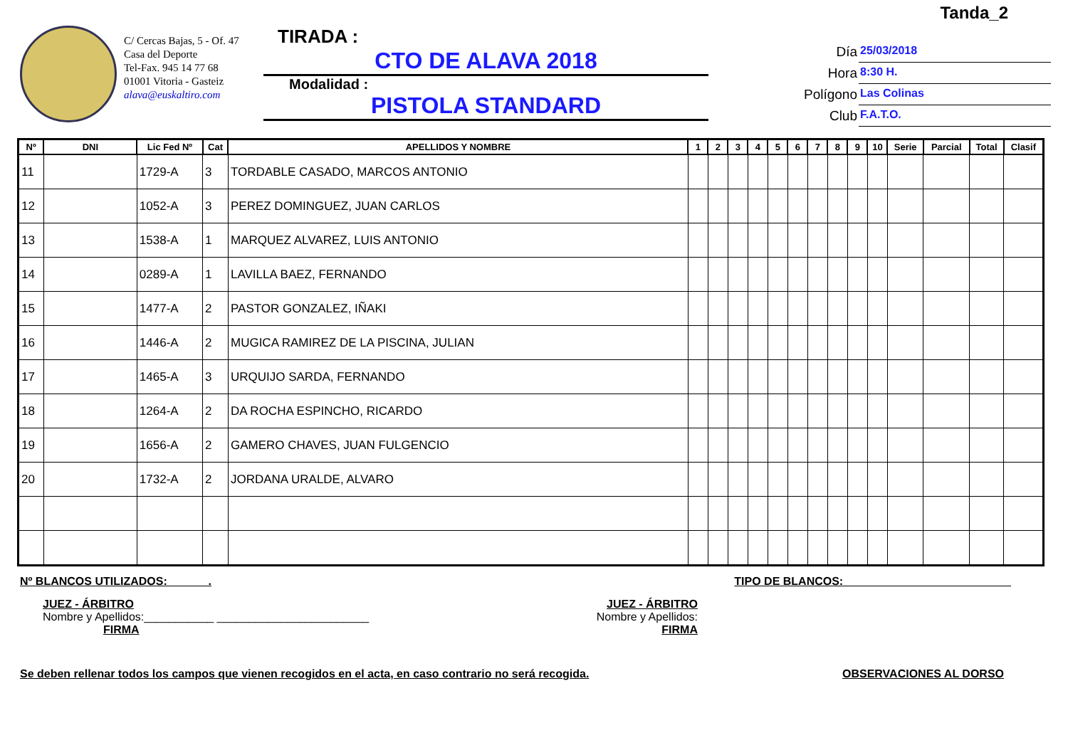C/ Cercas Bajas, 5 - Of. 47
Casa del Deporte
Tel-Fax. 945 14 77 68
01001 Vitoria - Gasteiz
alava@euskaltiro.com
TIRADA :
CTO DE ALAVA 2018
Modalidad :
PISTOLA STANDARD
Tanda_2
Día
25/03/2018
Hora
8:30 H.
Polígono
Las Colinas
Club
F.A.T.O.
| Nº | DNI | Lic Fed Nº | Cat | APELLIDOS Y NOMBRE | 1 | 2 | 3 | 4 | 5 | 6 | 7 | 8 | 9 | 10 | Serie | Parcial | Total | Clasif |
| --- | --- | --- | --- | --- | --- | --- | --- | --- | --- | --- | --- | --- | --- | --- | --- | --- | --- | --- |
| 11 | | 1729-A | 3 | TORDABLE CASADO, MARCOS ANTONIO | | | | | | | | | | | | | | |
| 12 | | 1052-A | 3 | PEREZ DOMINGUEZ, JUAN CARLOS | | | | | | | | | | | | | | |
| 13 | | 1538-A | 1 | MARQUEZ ALVAREZ, LUIS ANTONIO | | | | | | | | | | | | | | |
| 14 | | 0289-A | 1 | LAVILLA BAEZ, FERNANDO | | | | | | | | | | | | | | |
| 15 | | 1477-A | 2 | PASTOR GONZALEZ, IÑAKI | | | | | | | | | | | | | | |
| 16 | | 1446-A | 2 | MUGICA RAMIREZ DE LA PISCINA, JULIAN | | | | | | | | | | | | | | |
| 17 | | 1465-A | 3 | URQUIJO SARDA, FERNANDO | | | | | | | | | | | | | | |
| 18 | | 1264-A | 2 | DA ROCHA ESPINCHO, RICARDO | | | | | | | | | | | | | | |
| 19 | | 1656-A | 2 | GAMERO CHAVES, JUAN FULGENCIO | | | | | | | | | | | | | | |
| 20 | | 1732-A | 2 | JORDANA URALDE, ALVARO | | | | | | | | | | | | | | |
Nº BLANCOS UTILIZADOS: ______. TIPO DE BLANCOS: __________________________
JUEZ - ÁRBITRO
Nombre y Apellidos:___________ ________________________
FIRMA
JUEZ - ÁRBITRO
Nombre y Apellidos:
FIRMA
Se deben rellenar todos los campos que vienen recogidos en el acta, en caso contrario no será recogida. OBSERVACIONES AL DORSO